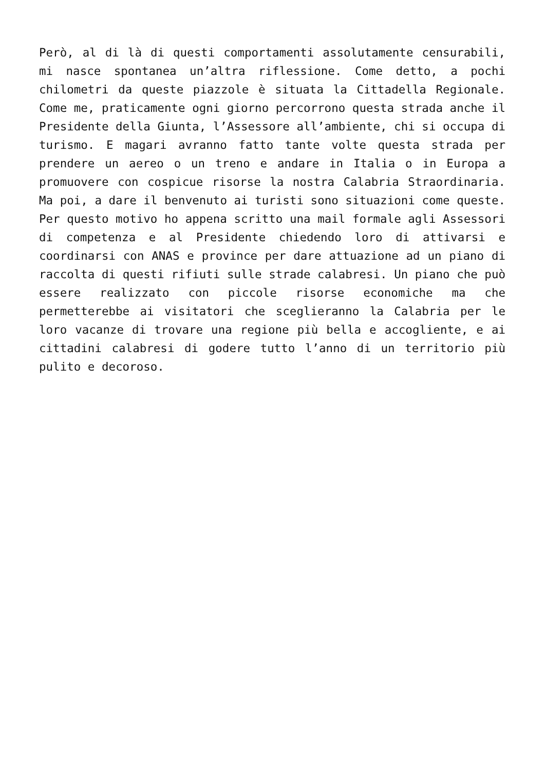Però, al di là di questi comportamenti assolutamente censurabili, mi nasce spontanea un’altra riflessione. Come detto, a pochi chilometri da queste piazzole è situata la Cittadella Regionale. Come me, praticamente ogni giorno percorrono questa strada anche il Presidente della Giunta, l’Assessore all’ambiente, chi si occupa di turismo. E magari avranno fatto tante volte questa strada per prendere un aereo o un treno e andare in Italia o in Europa a promuovere con cospicue risorse la nostra Calabria Straordinaria. Ma poi, a dare il benvenuto ai turisti sono situazioni come queste. Per questo motivo ho appena scritto una mail formale agli Assessori di competenza e al Presidente chiedendo loro di attivarsi e coordinarsi con ANAS e province per dare attuazione ad un piano di raccolta di questi rifiuti sulle strade calabresi. Un piano che può essere realizzato con piccole risorse economiche ma che permetterebbe ai visitatori che sceglieranno la Calabria per le loro vacanze di trovare una regione più bella e accogliente, e ai cittadini calabresi di godere tutto l’anno di un territorio più pulito e decoroso.